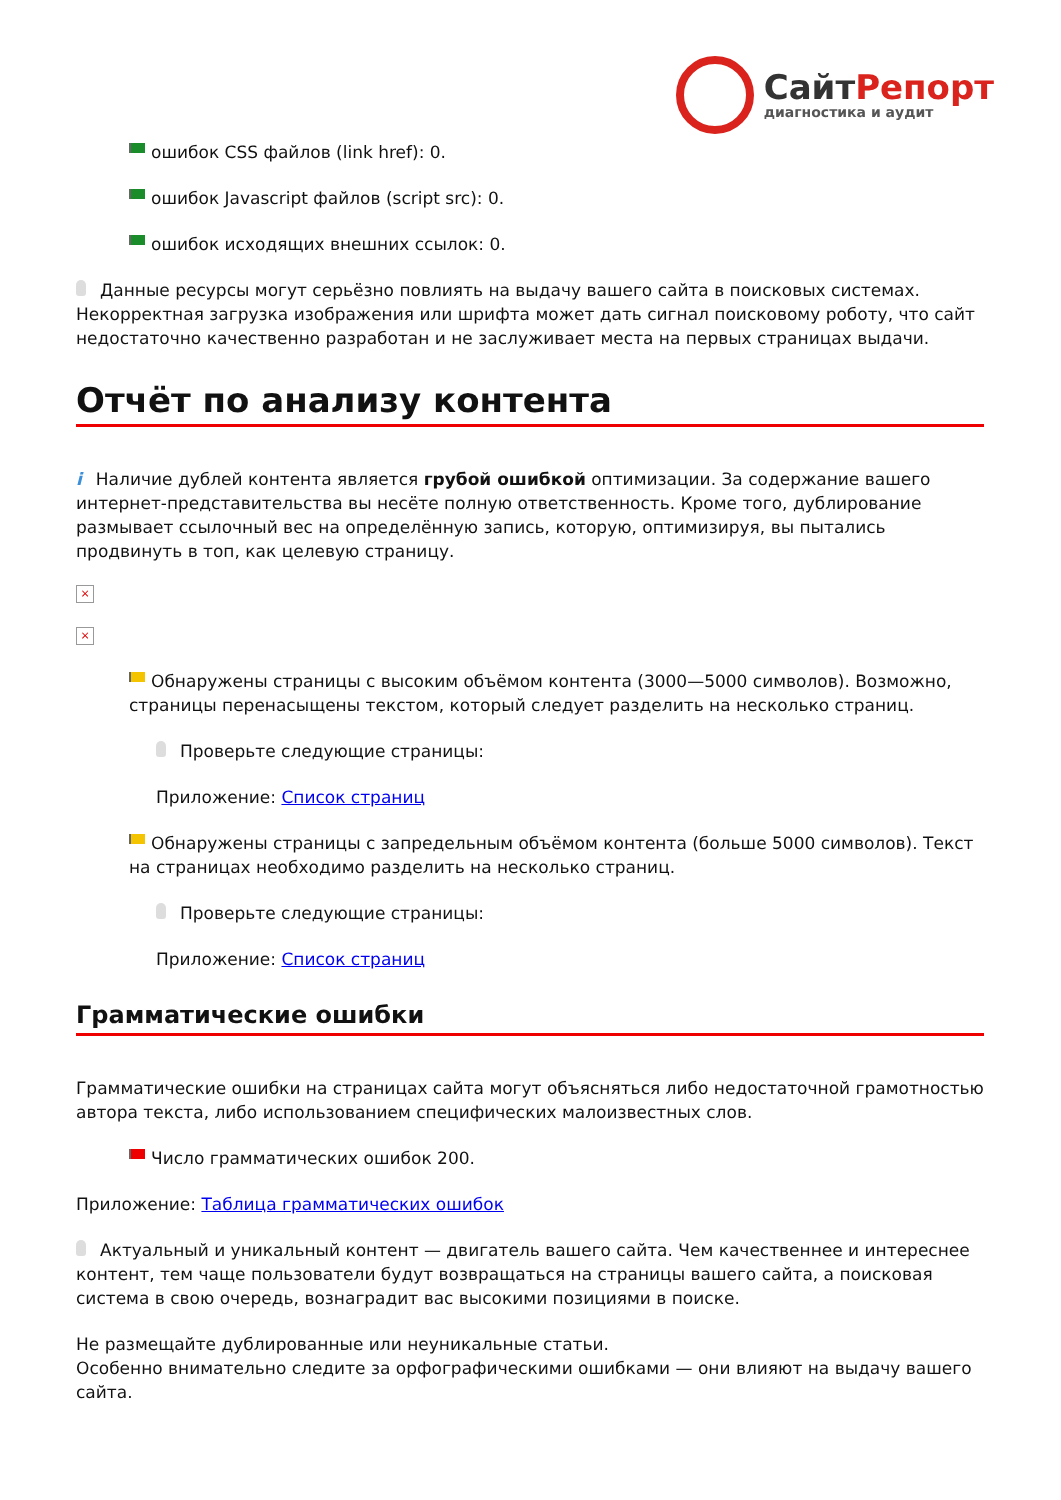СайтРепорт
диагностика и аудит
ошибок CSS файлов (link href): 0.
ошибок Javascript файлов (script src): 0.
ошибок исходящих внешних ссылок: 0.
Данные ресурсы могут серьёзно повлиять на выдачу вашего сайта в поисковых системах. Некорректная загрузка изображения или шрифта может дать сигнал поисковому роботу, что сайт недостаточно качественно разработан и не заслуживает места на первых страницах выдачи.
Отчёт по анализу контента
i Наличие дублей контента является грубой ошибкой оптимизации. За содержание вашего интернет-представительства вы несёте полную ответственность. Кроме того, дублирование размывает ссылочный вес на определённую запись, которую, оптимизируя, вы пытались продвинуть в топ, как целевую страницу.
×
×
Обнаружены страницы с высоким объёмом контента (3000—5000 символов). Возможно, страницы перенасыщены текстом, который следует разделить на несколько страниц.
Проверьте следующие страницы:
Приложение: Список страниц
Обнаружены страницы с запредельным объёмом контента (больше 5000 символов). Текст на страницах необходимо разделить на несколько страниц.
Проверьте следующие страницы:
Приложение: Список страниц
Грамматические ошибки
Грамматические ошибки на страницах сайта могут объясняться либо недостаточной грамотностью автора текста, либо использованием специфических малоизвестных слов.
Число грамматических ошибок 200.
Приложение: Таблица грамматических ошибок
Актуальный и уникальный контент — двигатель вашего сайта. Чем качественнее и интереснее контент, тем чаще пользователи будут возвращаться на страницы вашего сайта, а поисковая система в свою очередь, вознаградит вас высокими позициями в поиске.
Не размещайте дублированные или неуникальные статьи.
Особенно внимательно следите за орфографическими ошибками — они влияют на выдачу вашего сайта.